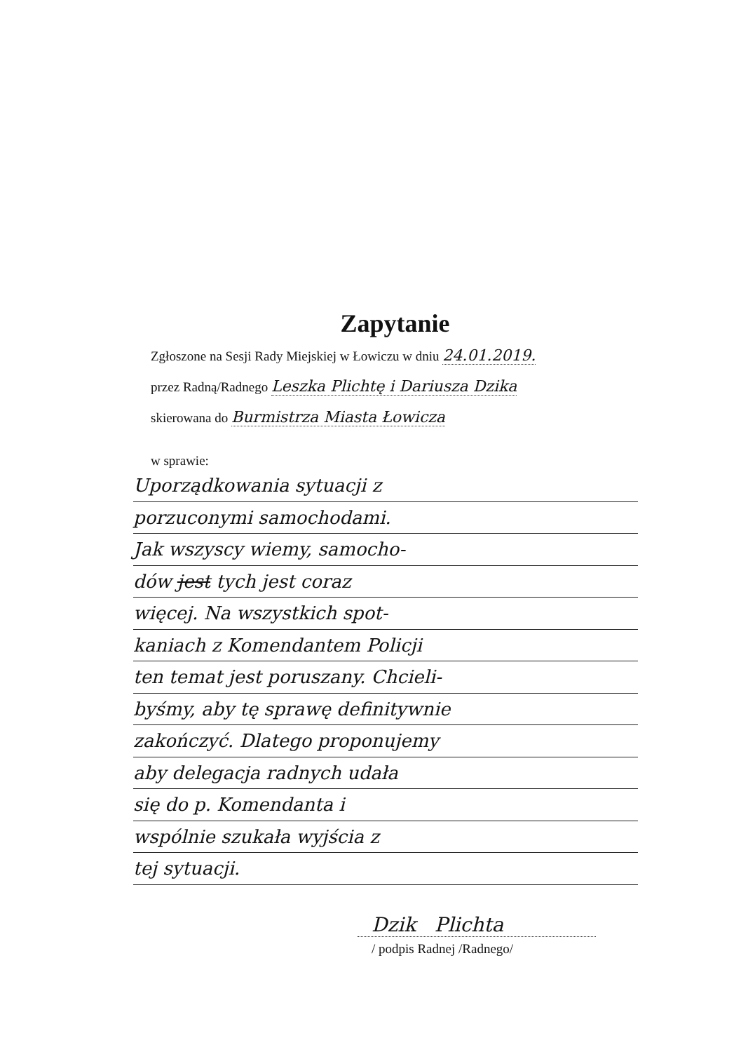Zapytanie
Zgłoszone na Sesji Rady Miejskiej w Łowiczu w dniu 24.01.2019.
przez Radną/Radnego Leszka Plichtę i Dariusza Dzika
skierowana do Burmistrza Miasta Łowicza
w sprawie:
Uporządkowania sytuacji z
porzuconymi samochodami.
Jak wszyscy wiemy, samocho-
dów jest tych jest coraz
więcej. Na wszystkich spot-
kaniach z Komendantem Policji
ten temat jest poruszany. Chcieli-
byśmy, aby tę sprawę definitywnie
zakończyć. Dlatego proponujemy
aby delegacja radnych udała
się do p. Komendanta i
wspólnie szukała wyjścia z
tej sytuacji.
Dzik Plichta
/ podpis Radnej /Radnego/